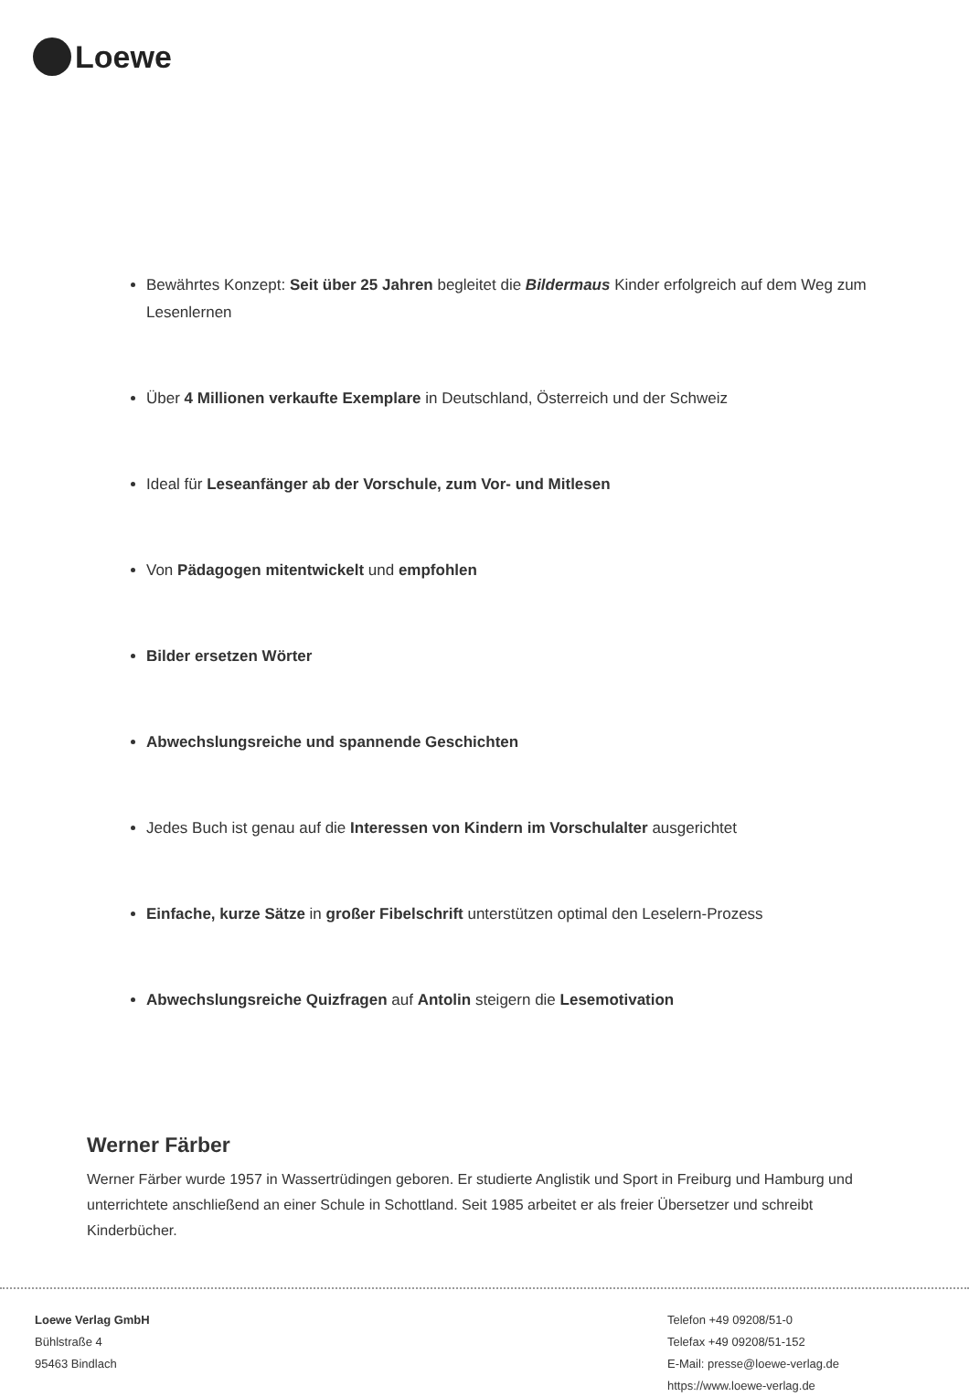Loewe
Bewährtes Konzept: Seit über 25 Jahren begleitet die Bildermaus Kinder erfolgreich auf dem Weg zum Lesenlernen
Über 4 Millionen verkaufte Exemplare in Deutschland, Österreich und der Schweiz
Ideal für Leseanfänger ab der Vorschule, zum Vor- und Mitlesen
Von Pädagogen mitentwickelt und empfohlen
Bilder ersetzen Wörter
Abwechslungsreiche und spannende Geschichten
Jedes Buch ist genau auf die Interessen von Kindern im Vorschulalter ausgerichtet
Einfache, kurze Sätze in großer Fibelschrift unterstützen optimal den Leselern-Prozess
Abwechslungsreiche Quizfragen auf Antolin steigern die Lesemotivation
Werner Färber
Werner Färber wurde 1957 in Wassertrüdingen geboren. Er studierte Anglistik und Sport in Freiburg und Hamburg und unterrichtete anschließend an einer Schule in Schottland. Seit 1985 arbeitet er als freier Übersetzer und schreibt Kinderbücher.
Loewe Verlag GmbH
Bühlstraße 4
95463 Bindlach
Telefon +49 09208/51-0
Telefax +49 09208/51-152
E-Mail: presse@loewe-verlag.de
https://www.loewe-verlag.de